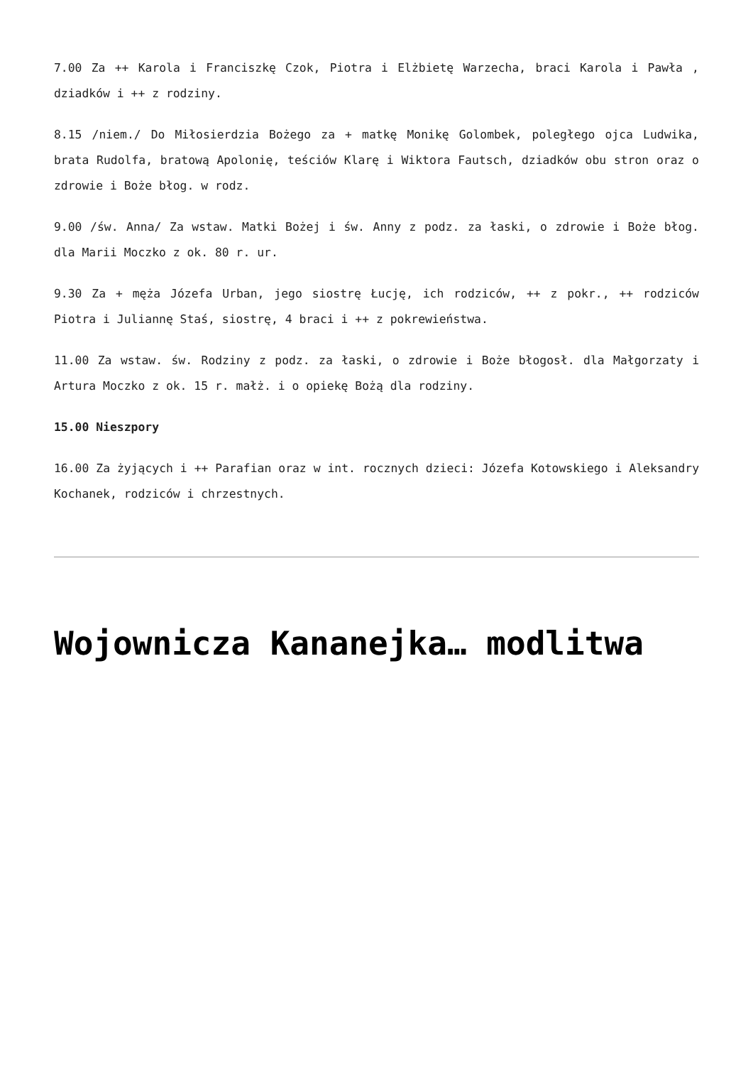7.00 Za ++ Karola i Franciszkę Czok, Piotra i Elżbietę Warzecha, braci Karola i Pawła , dziadków i ++ z rodziny.
8.15 /niem./ Do Miłosierdzia Bożego za + matkę Monikę Golombek, poległego ojca Ludwika, brata Rudolfa, bratową Apolonię, teściów Klarę i Wiktora Fautsch, dziadków obu stron oraz o zdrowie i Boże błog. w rodz.
9.00 /św. Anna/ Za wstaw. Matki Bożej i św. Anny z podz. za łaski, o zdrowie i Boże błog. dla Marii Moczko z ok. 80 r. ur.
9.30 Za + męża Józefa Urban, jego siostrę Łucję, ich rodziców, ++ z pokr., ++ rodziców Piotra i Juliannę Staś, siostrę, 4 braci i ++ z pokrewieństwa.
11.00 Za wstaw. św. Rodziny z podz. za łaski, o zdrowie i Boże błogosł. dla Małgorzaty i Artura Moczko z ok. 15 r. małż. i o opiekę Bożą dla rodziny.
15.00 Nieszpory
16.00 Za żyjących i ++ Parafian oraz w int. rocznych dzieci: Józefa Kotowskiego i Aleksandry Kochanek, rodziców i chrzestnych.
Wojownicza Kananejka… modlitwa